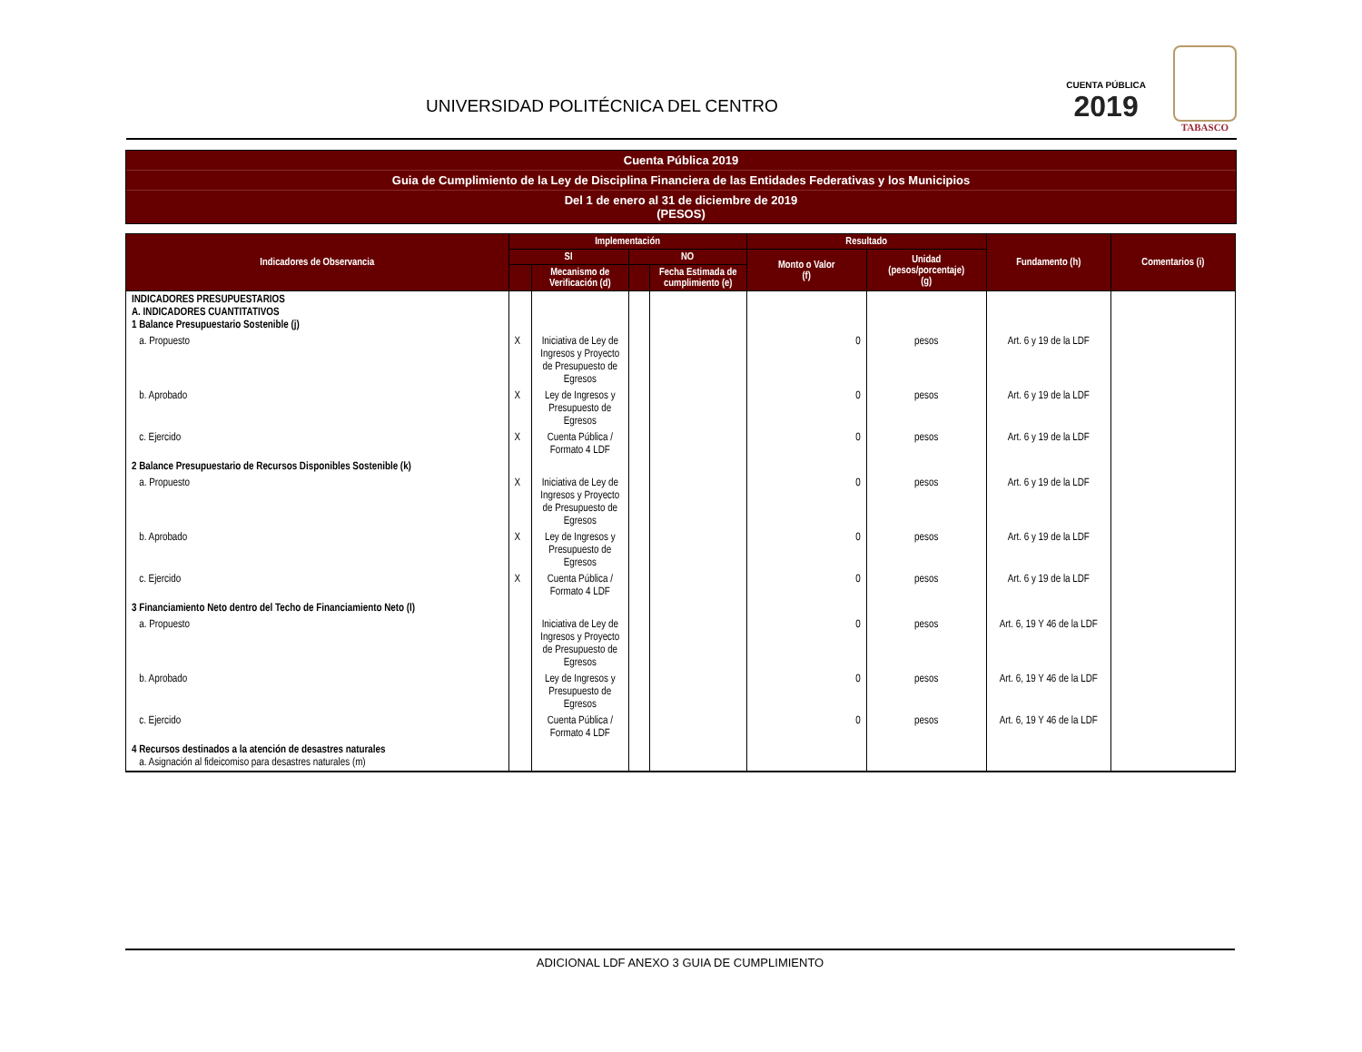UNIVERSIDAD POLITÉCNICA DEL CENTRO
CUENTA PÚBLICA
2019
TABASCO
Cuenta Pública 2019
Guia de Cumplimiento de la Ley de Disciplina Financiera de las Entidades Federativas y los Municipios
Del 1 de enero al 31 de diciembre de 2019
(PESOS)
| Indicadores de Observancia | Implementación | | | | Resultado | | Fundamento (h) | Comentarios (i) |
| --- | --- | --- | --- | --- | --- | --- | --- | --- |
| | SI | | NO | | Monto o Valor (f) | Unidad (pesos/porcentaje) (g) | | |
| | | Mecanismo de Verificación (d) | | Fecha Estimada de cumplimiento (e) | | | | |
| INDICADORES PRESUPUESTARIOS A. INDICADORES CUANTITATIVOS 1 Balance Presupuestario Sostenible (j) | | | | | | | | |
| a. Propuesto | X | Iniciativa de Ley de Ingresos y Proyecto de Presupuesto de Egresos | | | 0 | pesos | Art. 6 y 19 de la LDF | |
| b. Aprobado | X | Ley de Ingresos y Presupuesto de Egresos | | | 0 | pesos | Art. 6 y 19 de la LDF | |
| c. Ejercido | X | Cuenta Pública / Formato 4 LDF | | | 0 | pesos | Art. 6 y 19 de la LDF | |
| 2 Balance Presupuestario de Recursos Disponibles Sostenible (k) | | | | | | | | |
| a. Propuesto | X | Iniciativa de Ley de Ingresos y Proyecto de Presupuesto de Egresos | | | 0 | pesos | Art. 6 y 19 de la LDF | |
| b. Aprobado | X | Ley de Ingresos y Presupuesto de Egresos | | | 0 | pesos | Art. 6 y 19 de la LDF | |
| c. Ejercido | X | Cuenta Pública / Formato 4 LDF | | | 0 | pesos | Art. 6 y 19 de la LDF | |
| 3 Financiamiento Neto dentro del Techo de Financiamiento Neto (l) | | | | | | | | |
| a. Propuesto | | Iniciativa de Ley de Ingresos y Proyecto de Presupuesto de Egresos | | | 0 | pesos | Art. 6, 19 Y 46 de la LDF | |
| b. Aprobado | | Ley de Ingresos y Presupuesto de Egresos | | | 0 | pesos | Art. 6, 19 Y 46 de la LDF | |
| c. Ejercido | | Cuenta Pública / Formato 4 LDF | | | 0 | pesos | Art. 6, 19 Y 46 de la LDF | |
| 4 Recursos destinados a la atención de desastres naturales a. Asignación al fideicomiso para desastres naturales (m) | | | | | | | | |
ADICIONAL LDF ANEXO 3 GUIA DE CUMPLIMIENTO